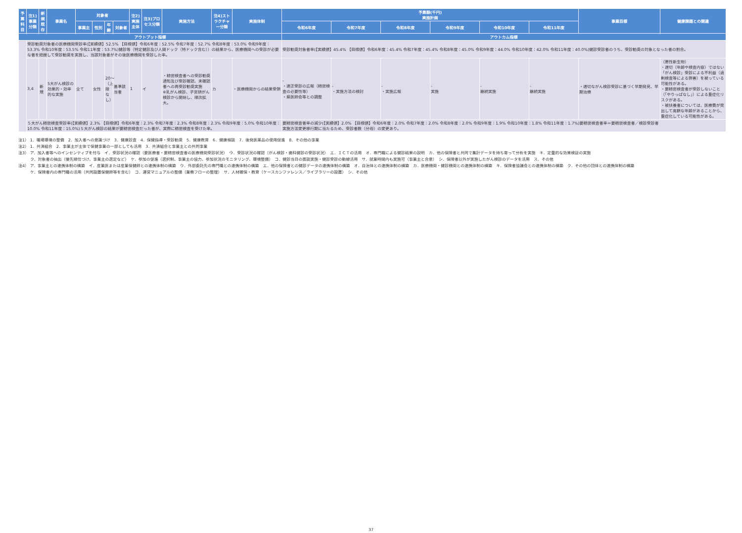| 予算科目 | 注1)事業分類 | 新規既存 | 事業名 | 対象者 | | | | 注2)実施主体 | 注3)プロセス分類 | 実施方法 | 注4)ストラクチャー分類 | 実施体制 | 予算額(千円) 実施計画 | | | | | | 事業目標 | 健康課題との関連 |
| --- | --- | --- | --- | --- | --- | --- | --- | --- | --- | --- | --- | --- | --- | --- | --- | --- | --- | --- | --- | --- |
| | | | | 事業主 | 性別 | 年齢 | 対象者 | | | | | | 令和6年度 | 令和7年度 | 令和8年度 | 令和9年度 | 令和10年度 | 令和11年度 | | |
| アウトプット指標 | | | | | | | | | | | | | アウトカム指標 | | | | | | | |
| | 受診勧奨対象者の医療機関受診率(【実績値】52.5% 【目標値】令和6年度：52.5% 令和7年度：52.7% 令和8年度：53.0% 令和9年度：53.3% 令和10年度：53.5% 令和11年度：53.7%)健診等（特定健診及び人間ドック（特ドック含む））の結果から、医療機関への受診が必要な者を把握して受診勧奨を実施し、当該対象者がその後医療機関を受診した率。 | | | | | | | | | | | | 受診勧奨対象者率(【実績値】45.4% 【目標値】令和6年度：45.4% 令和7年度：45.4% 令和8年度：45.0% 令和9年度：44.0% 令和10年度：42.0% 令和11年度：40.0%)健診受診者のうち、受診勧奨の対象となった者の割合。 | | | | | | | |
| | 3,4 | 新規 | 5大がん検診の効果的・効率的な実施 | 全て | 女性 | 20〜（上限なし） | 基準該当者 | 1 | イ | ・精密検査者への受診勧奨通知及び受診確認、未確認者への再受診勧奨実施 ※乳がん検診、子宮頸がん検診から開始し、順次拡大。 | カ | ・医療機関からの結果受領 | - ・適正受診の広報（精密検査の必要性等） ・県医師会等との調整 | - ・実施方法の検討 | - ・実施広報 | - 実施 | - 継続実施 | - 継続実施 | ・適切ながん検診受診に基づく早期発見、早期治療 | （悪性新生物） ・適切（年齢や検査内容）ではない「がん検診」受診による不利益（過剰検査等による弊害）を被っている可能性がある。 ・要精密検査者が受診しないこと（「やりっぱなし」）による重症化リスクがある。 ・被扶養者については、医療費が突出して高額な年齢があることから、重症化している可能性がある。 |
| | ５大がん精密検査受診率(【実績値】2.3% 【目標値】令和6年度：2.3% 令和7年度：2.3% 令和8年度：2.3% 令和9年度：5.0% 令和10年度：10.0% 令和11年度：15.0%)５大がん検診の結果が要精密検査だった者が、実際に精密検査を受けた率。 | | | | | | | | | | | | 要精密検査者率の減少(【実績値】2.0% 【目標値】令和6年度：2.0% 令和7年度：2.0% 令和8年度：2.0% 令和9年度：1.9% 令和10年度：1.8% 令和11年度：1.7%)要精密検査者率＝要精密検査者／検診受診者 実施方法変更移行期に当たるため、受診者数（分母）の変更あり。 | | | | | | | |
注1） 1．職場環境の整備　2．加入者への意識づけ　3．健康診査　4．保健指導・受診勧奨　5．健康教育　6．健康相談　7．後発医薬品の使用促進　8．その他の事業
注2） 1．共済組合　2．事業主が主体で保健事業の一部としても活用　3．共済組合と事業主との共同事業
注3） ア．加入者等へのインセンティブを付与　イ．受診状況の確認（要医療者・要精密検査者の医療機関受診状況）　ウ．受診状況の確認（がん検診・歯科健診の受診状況）　エ．ＩＣＴの活用　オ．専門職による健診結果の説明　カ．他の保険者と共同で集計データを持ち寄って分析を実施　キ．定量的な効果検証の実施
　　　ク．対象者の抽出（優先順位づけ、事業主の選定など）　ケ．参加の促進（選択制、事業主の協力、参加状況のモニタリング、環境整備）　コ．健診当日の面談実施・健診受診の動線活用　サ．就業時間内も実施可（事業主と合意）　シ．保険者以外が実施したがん検診のデータを活用　ス．その他
注4） ア．事業主との連携体制の構築　イ．産業医または産業保健師との連携体制の構築　ウ．外部委託先の専門職との連携体制の構築　エ．他の保険者との健診データの連携体制の構築　オ．自治体との連携体制の構築　カ．医療機関・健診機関との連携体制の構築　キ．保険者協議会との連携体制の構築　ク．その他の団体との連携体制の構築
　　　ケ．保険者内の専門職の活用（共同設置保健師等を含む）　コ．運営マニュアルの整備（業務フローの整理）　サ．人材確保・教育（ケースカンファレンス／ライブラリーの設置）　シ．その他
37